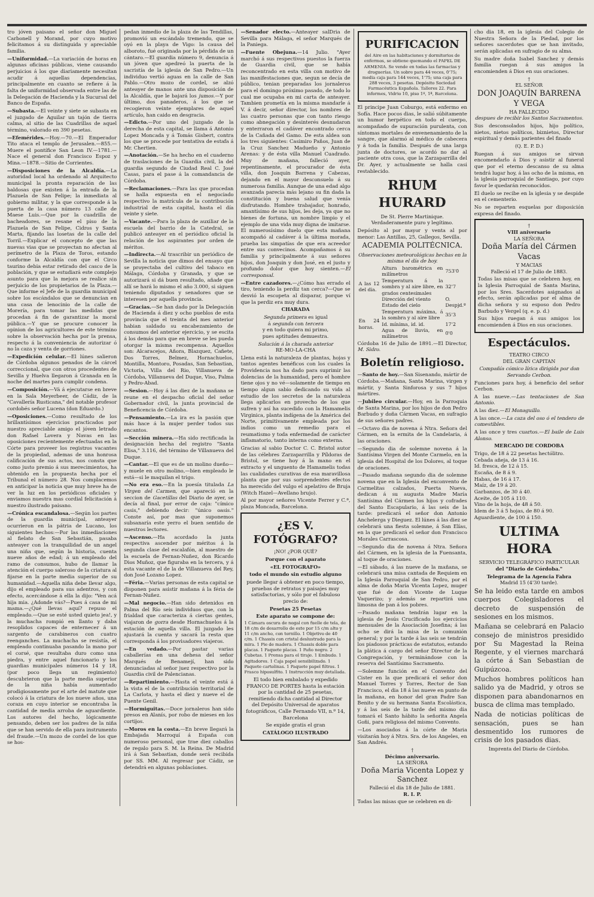tro jóven paisano el señor don Miguel Carbonell y Morand, por cuyo motivo felicitamos á su distinguida y apreciable familia.
—Uniformidad.—La variación de horas en algunas oficinas públicas, viene causando perjuicios á los que diariamente necesitan acudir á aquellas dependencias, principalmente en cuanto se refiere á la falta de uniformidad observada entre las de la Delegación de Hacienda y la Sucursal del Banco de España.
—Subasta.—El veinte y siete se subasta en el juzgado de Aguilar un tajón de tierra calma, al sitio de las Cuadrillas de aquel término, valorado en 390 pesetas.
—Efemérides.—Hoy.—70.—El Emperador Tito ataca el templo de Jerusalen.—855.—Muere el pontífice San Leon IV.—1781.—Nace el general don Francisco Espoz y Mina.—1878.—Sitio de Corrientes.
—Disposiciones de la Alcaldía.—La autoridad local ha ordenado al Arquitecto municipal la pronta reparación de las baldosas que existen á la entrada de la Plazuela de San Felipe; la inmediata al gobierno militar, y la que corresponde á la puerta de la casa número 13 calle de Maese Luis.—Que por la cuadrilla de bacheadores, se resane el piso de la Plazuela de San Felipe, Cidros y Santa Marta, fijando las losetas de la calle del Torril.—Explicar el concepto de que las nuevas vias que se proyectan no afectan al perímetro de la Plaza de Toros, estando conforme la Alcaldía con que el Circo taurino debia estar retirado del casco de la población, y que se estudiará este complejo asunto para que la mejora se realice sin perjuicio de los propietarios de la Plaza.—Que informe el Jefe de la guardia municipal sobre los escándalos que se denuncian en una casa de lenocinio de la calle de Morería, para tomar las medidas que procedan á fin de garantizar la moral pública.—Y que se procure conocer la opinion de los agricultores de este término sobre la observación hecha por la prensa, respecto á la conveniencia de autorizar ó no la caza y venta de gorriones.
—Expedición celular.—El lúnes salieron de Córdoba algunos penados de la cárcel correccional, que con otros procedentes de Sevilla y Huelva llegaron á Granada en la noche del martes para cumplir condena.
—Composición.—Vá á ejecutarse en breve en la Sala Meyerbeer, de Cádiz, de la "Cavallería Rusticana," del notable profesor cordobés señor Lucena (don Eduardo.)
—Oposiciones.—Como resultado de los brillantísimos ejercicios practicados por nuestro apreciable amigo el jóven letrado don Rafael Lovera y Navas en las oposiciones recientemente efectuadas en la Córte para proveer los registros vacantes de la propiedad, ademas de una honrosa calificación de sus actos, nos consta que como justo premio á sus merecimientos, ha obtenido en la propuesta hecha por el Tribunal el número 28. Nos complacemos en anticipar la noticia que muy breve ha de ver la luz en los periódicos oficiales y enviamos nuestra mas cordial felicitación á nuestro ilustrado paisano.
—Crónica escandalosa.—Según los partes de la guardia municipal, anteayer ocurrieron en la pátria de Lucano, los siguientes hechos:—Por las inmediaciones al fielato de San Sebastián, pasaba anteayer con la tranquilidad de un angel una niña que, según la historia, cuenta nueve años de edad; á un empleado del ramo de consumos, hubo de llamar la atención el cuerpo saleroso de la criatura al fijarse en la parte media superior de su humanidad.—Aquella niña debe llevar algo, dijo el empleado para sus adentros, y con efecto, acercándose á ella la dijo: "Ven acá hija mia. ¿Adonde vás?—Pues á casa de mi mama.—¿Qué llevas aquí? repuso el empleado.—Que se esté usted quieto jea!, y la muchacha rompió en llanto y daba resoplidos capaces de enternecer á un sargento de carabineros con cuatro reenganches. La muchacha se resistía, el empleado continuaba pasando la mano por el corsé, que resultaba duro como una piedra, y entre aquel funcionario y los guardias municipales números 14 y 18, (por poco llega un regimiento) descubrieron que la parte media superior de la niña había aumentado prodigiosamente por el arte del matute que colocó á la criatura de los nueve años, una coraza en cuyo interior se encontraba la cantidad de media arroba de aguardiente. Los autores del hecho, lógicamente pensando, deben ser los padres de la niña que se han servido de ella para instrumento del fraude.—Un mozo de cordel de los que se hos-
pedan inmedio de la plaza de las Tendillas, promovió un escándalo tremendo, que se oyó en la playa de Vigo: la causa del alboroto, fué originada por la pérdida de un cántaro.—El guardia número 9, denuncia á un jóven que apedreó la puerta de la sacristía de la iglesia de San Pedro.—Un individuo vertió aguas en la calle de San Pablo.—Otro mozo de cordel, se alzó anteayer de manos ante una disposición de la Alcaldía, que le bajará los jumos.—Y por último, dos panaderos, á los que se recogieron veinte ejemplares de aquel artículo, han caido en desgracia.
—Edicto.—Por uno del juzgado de la derecha de esta capital, se llama á Antonio Lopez Moncada y á Tomás Gisbert, contra los que se procede por tentativa de estafa á Mr. Chertien.
—Anotación.—Se ha hecho en el cuaderno de traslaciones de la Guardia civil, la del guardia segundo de Ciudad Real C. José Casas, para el pase á la comandancia de Córdoba.
—Reclamaciones.—Para las que procedan se halla expuesta en el negociado respectivo la matrícula de la contribución industrial de esta capital, hasta el día veinte y siete.
—Vacante.—Para la plaza de auxiliar de la escuela del barrio de la Catedral, se publicó anteayer en el periódico oficial la relación de los aspirantes por orden de méritos.
—Indirecta.—Al trascribir un periódico de Sevilla la noticia que dimos del ensayo que se proyectaba del cultivo del tabaco en Málaga, Córdoba y Granada, y que se autorizará si dá buen resultado, añade que allí se hará lo mismo el año 3.000, si siguen teniendo diputados y senadores que se interesen por aquella provincia.
—Gracias.—Se han dado por la Delegación de Hacienda á diez y ocho pueblos de esta provincia que el treinta del mes anterior habian saldado su encabezamiento de consumos del anterior ejercicio, y se escita á los demás para que en breve se les pueda otorgar la misma recompensa. Aquellos son: Alcaracejos, Añora, Blazquez, Cañete, Dos Torres, Belmez, Hornachuelos, Montilla, Montoro, Posadas, San Sebastian, Victoria, Villa del Rio, Villanueva de Córdoba, Villanueva del Duque, Viso, Palma y Pedro-Abad.
—Sesion.—Hoy á las diez de la mañana se reune en el despacho oficial del señor Gobernador civil, la junta provincial de Beneficencia de Córdoba.
—Pensamiento.—La ira es la pasión que más hace á la mujer perder todos sus encantos.
—Sección minera.—Ha sido rectificada la designación hecha del registro "Santa Elisa," 3.116, del término de Villanueva del Duque.
—Cantar.—El que es de un molino dueño—y muele en otro molino,—bien empleado le está—si le maquilan el trigo.
—No era eso.—En la poesía titulada La Virgen del Carmen, que apareció en la seccion de Gacetillas del Diario de ayer, se decía al final, por error de caja: "címico casis," debiendo decir: "único oasis." Conste así, por mas que suponemos subsanaría este yerro el buen sentido de nuestros lectores.
—Ascenso.—Ha acordado la junta respectiva ascender por méritos á la segunda clase del escalafón, al maestro de la escuela de Fernan-Nuñez, don Ricardo Dios Muñoz, que figuraba en la tercera, y á esta vacante el de la de Villanueva del Rey, don José Lozano Lopez.
—Féria.—Varias personas de esta capital se disponen para asistir mañana á la féria de Fernan-Nuñez.
—Mal negocio.—Han sido detenidos en Palma del Río seis individuos que, con la frialdad que caracteriza á ciertas gentes, viajaron de gorra desde Hornachuelos á la estación de aquella villa. El juzgado les ajustará la cuenta y sacará la resta que corresponda á los provisadores viajeros.
—En vedado.—Por pastar varias caballerías en una dehesa del señor Marqués de Benamejí, han sido denunciadas al señor juez respectivo por la Guardia civil de Palencianas.
—Repartimiento.—Hasta el veinte está á la vista el de la contribución territorial de La Carlota, y hasta el diez y nueve el de Puente Genil.
—Hormiguitas.—Doce jornaleros han sido presos en Alanís, por robo de mieses en los cortijos.
—Moros en la costa.—En breve llegará la Embajada Marroquí á España con numeroso personal, que trae diez caballos de regalo para S. M. la Reina. De Madrid irá á San Sebastian, donde será recibida por SS. MM. Al regresar por Cádiz, se detendrá en algunas poblaciones.
—Senador electo.—Anteayer salDria de Sevilla para Málaga, el señor Marqués de la Paniega.
—Fuente Obejuna.—14 Julio. "Ayer marchó á sus respectivos puestos la fuerza de Guardia civil, que se había reconcentrado en esta villa con motivo de las manifestaciones que, segun se decía de público, tenian preparadas los jornaleros para el domingo próximo pasado, de todo lo cual me ocupaba en mi carta de anteayer. Tambien prometía en la misma mandarle á V. á decir, señor director, los nombres de las cuatro personas que con tanto riesgo como abnegación y desinterés desnudaron y enterraron el cadáver encontrado cerca de la Cañada del Gamo. De esta aldea son los tres siguientes: Casimiro Paños, Juan de la Cruz Sanchez Madueño y Antonio Arenas: y de ésta villa Manuel Cuadrado. Muy de mañana, falleció ayer, repentinamente, el procurador de ésta villa, don Joaquin Barrena y Cabezas, dejando en el mayor desconsuelo á su numerosa familia. Aunque de una edad algo avanzada parecia más lejano su fin dada la constitución y buena salud que venía disfrutando. Hombre trabajador, honrado, amantísimo de sus hijos, les deja, ya que no bienes de fortuna, un nombre limpio y el ejemplo de una vida muy digna de imitarse. El numerosísimo duelo que esta mañana acompañó al cadáver á la última morada, prueba las simpatías de que era acreedor entre sus convecinos. Acompañamos á su familia y principalmente á sus señores hijos, don Joaquin y don José, en el justo y profundo dolor que hoy sienten.—El corresponsal.
—Entre cazadores.—¿Cómo has errado el tiro, teniendo la perdiz tan cerca?—Que se desvió la escopeta al disparar, porque ví que la perdiz era muy dura.
CHARADA
Segunda primera es igual
á segunda con tercera
y en todo quiera mi primo,
pues aptitudes demuestra.
Solución á la charada anterior
RE-MO-LA-CHA
Llena está la naturaleza de plantas, hojas y tantos agentes benéficos con los cuales la Providencia nos ha dado para suprimir las dolencias de la humanidad, pero el hombre tiene ojos y no vé—solamente de tiempo en tiempo algun sabio dedicando su vida al estudio de los secretos de la naturaleza llega aplicarlos en provecho de los que sufren y así ha sucedido con la Hamamelis Virginica, planta indígena de la América del Norte, primitivamente empleada por los indios como un remedio para el reumatismo y toda enfermedad de carácter inflamatorio, tanto interna como externa.
Gracias al sabio Doctor C. C. Bristol autor de las célebres Zarzaparrilla y Píldoras de Bristol, se tiene hoy á la mano en el extracto y el unguento de Hamamelis todas las cualidades curativas de esa maravillosa planta que por sus sorprendentes efectos ha merecido del vulgo el apelativo de Bruja (Witch Hazel—Avellano brujo).
Al por mayor señores Vicente Ferrer y C.ª, plaza Moncada, Barcelona.
¿ES V. FOTÓGRAFO?
¡NO! ¿POR QUÉ?
Porque con el aparato
«EL FOTOGRAFO»
todo el mundo sin estudio alguno
puede llegar á obtener en poco tiempo, pruebas de retratos y paisajes muy satisfactorias, y sólo por el fabuloso precio de:
Pesetas 25 Pesetas
Este aparato se compone de:
1 Cámara oscura de nogal con fuelle de tela, de 18 c/m de desarrollo de este por 15 c/m alto y 11 c/m ancho, con tornillo. 1 Objetivo de 40 c/m. 1 Chassis con cristal deslustrado para la mira. 1 Pie de madera. 1 Chassis doble para placas. 1 Paquete placas. 1 Paño negro. 2 Cubetas. 1 Prensa para el tiraje. 1 Embudo. 1 Agitadores. 1 Caja papel sensibilizado. 1 Paquete cartolinas. 1 Paquete papel filtros. 1 Frasco hiposulfito. 1 Instrucción muy detallada.
El todo bien embalado y expedido FRANCO DE PORTES hasta la estación por la cantidad de 25 pesetas, remitiendo dicha cantidad al Director del Depósito Universal de aparatos fotográficos, Calle Fernando VII, n.º 14, Barcelona
Se expide gratis el gran
CATÁLOGO ILUSTRADO
PURIFICACION
del Aire en las habitaciones y dormitorios de enfermos, se obtiene quemando el PAPEL DE ARMENIA. Se vende en todas las farmacias y droguerías. Un sobre para 44 veces, 0'75; media caja para 144 veces, 1'75; una caja para 288 veces, 3 pesetas. Depósito Sociedad Farmacéutica Española. Talleres 22. Para informes, Vidrio 10, piso 1º, 1ª, Barcelona.
El principe Juan Coburgo, está enfermo en Sofía. Hace pocos dias, le salió súbitamente un humor herpético en todo el cuerpo, acompañado de supuración purulenta, con síntomas mortales de envenenamiento de la sangre, que alarmó al médico de cabecera y á toda la familia. Después de una larga junta de doctores, se acordó no dar al paciente otra cosa, que la Zarzaparrilla del Dr. Ayer, y actualmente se halla casi restablecido.
RHUM HURARD
De St. Pierre Martinique.
Verdaderamente puro y legítimo.
Depósito al por mayor y venta al por menor: Las Antillas, 25, Gallegos, Sevilla.
ACADEMIA POLITÉCNICA.
Observaciones meteorológicas hechas en la misma el día de hoy.
| A las 12 del dia. | Altura barométrica en milímetros | 753'0 |
| | Temperatura á la sombra y al aire libre, en grados centesimales | 32'7 |
| | Dirección del viento | O. |
| | Estado del cielo | Despjd.º |
| En 24 horas. | Temperatura máxima, á la sombra y al aire libre | 35'3 |
| | Id. mínima, id. id. | 17'2 |
| | Agua de lluvia, en milímetros | 0'0 |
Córdoba 16 de Julio de 1891.—El Director, M. Sidro.
Boletín religioso.
—Santo de hoy.—San Sisenando, mártir de Córdoba.—Mañana, Santa Marina, virgen y mártir, y Santa Sinforosa y sus 7 hijos mártires.
—Jubileo circular.—Hoy, en la Parroquia de Santa Marina, por los hijos de don Pedro Barbudo y doña Cármen Vacas, en sufragio de sus señores padres.
—Octavo dia de novena á Ntra. Señora del Cármen, en la ermita de la Candelaria, á las oraciones.
—Segundo dia de solemne novena á la Santísima Virgen del Monte Carmelo, en la iglesia del Hospital de los Dolores, al toque de oraciones.
—Pasado mañana segundo dia de solemne novena que en la Iglesia del exconvento de Carmelitas calzados, Puerta Nueva, dedican á su augusta Madre María Santísima del Cármen los hijos y cofrades del Santo Escapulario, á las seis de la tarde: predicará el señor don Antonio Anchelerga y Dieguez. El lúnes á las diez se celebrará una fiesta solemne, á San Elías, en la que predicará el señor don Francisco Morales Carrascosa.
—Segundo dia de novena á Ntra. Señora del Cármen, en la iglesia de la Fuensanta, al toque de oraciones.
—El sábado, á las nueve de la mañana, se celebrará una misa cantada de Requiem en la Iglesia Parroquial de San Pedro, por el alma de doña Maria Vicenta Lopez, muger que fué de don Vicente de Luque Vaquerizo; y además se repartirá una limosna de pan á los pobres.
—Pasado mañana tendrán lugar en la iglesia de Jesús Crucificado los ejercicios mensuales de la Asociación Josefina; á las ocho se dirá la misa de la comunión general; y por la tarde á las seis se tendrán los piadosos prácticas de estatutos, estando la plática á cargo del señor Director de la Congregación, y terminándose con la reserva del Santísimo Sacramento.
—Solemne función en el Convento del Cister en la que predicará el señor don Manuel Torres y Torres, Rector de San Francisco, el dia 18 á las nueve en punto de la mañana, en honor del gran Padre San Benito y de su hermana Santa Escolástica, y á las seis de la tarde del mismo dia tomará el Santo hábito la señorita Angela Goñi, para religiosa del mismo Convento.
—Los asociados á la córte de Maria visitarán hoy á Ntra. Sra. de los Angeles, en San Andrés.
†
Décimo aniversario.
LA SEÑORA
Doña Maria Vicenta Lopez y Sanchez
Falleció el dia 18 de Julio de 1881.
R. I. P.
Todas las misas que se celebren en di-
cho dia 18, en la iglesia del Colegio de Nuestra Señora de la Piedad, por los señores sacerdotes que se han invitado, serán aplicadas en sufragio de su alma.
Su madre doña Isabel Sanchez y demás familia ruegan á sus amigos la encomienden á Dios en sus oraciones.
†
EL SEÑOR
DON JOAQUÍN BARRENA Y VEGA
HA FALLECIDO
despues de recibir los Santos Sacramentos.
Sus desconsolados hijos, hijo político, nietos, nietos políticos, biznietos, Director espiritual y demás parientes del finado
(Q. E. P. D.)
Ruegan á sus amigos se sirvan encomendarlo á Dios y asistir al funeral que por el eterno descanso de su alma tendrá lugar hoy, á las ocho de la misma, en la iglesia parroquial de Santiago, por cuyo favor le quedarán reconocidos.
El duelo se recibe en la iglesia y se despide en el cementerio.
No se reparten esquelas por disposición expresa del finado.
†
VIII aniversario
LA SEÑORA
Doña María del Cármen Vacas
Y MACIAS
Falleció el 17 de Julio de 1883.
Todas las misas que se celebren hoy, en la Iglesia Parroquial de Santa Marina, por los Sres. Sacerdotes asignados al efecto, serán aplicadas por el alma de dicha señora y su esposo don Pedro Barbudo y Vergel (q. e. p. d.)
Sus hijos ruegan á sus amigos los encomienden á Dios en sus oraciones.
Espectáculos.
TEATRO CIRCO
DEL GRAN CAPITAN
Compañía cómico lírica dirigida por don Servando Cerbon.
Funciones para hoy, á beneficio del señor Cerbon.
A las nueve.—Las tentaciones de San Antonio.
A las diez.—El Monaguillo.
A las once.—La caza del oso ó el tendero de comestibles.
A las once y tres cuartos.—El baile de Luis Alonso.
MERCADO DE CORDOBA
Trigo, de 18 á 22 pesetas hectólitro.
Cebada añeja, de 13 á 16.
Id. fresca, de 12 á 15.
Escaña, de 8 á 9.
Habas, de 16 á 17.
Maíz, de 19 á 20.
Garbanzos, de 30 á 40.
Aceite, de 105 á 110.
Vino de la hoja, de 48 á 50.
Idem de 3 á 5 hojas, de 80 á 90.
Aguardiente, de 100 á 150.
ULTIMA HORA
SERVICIO TELEGRÁFICO PARTICULAR
del "Diario de Córdoba."
Telegrama de la Agencia Fabra
Madrid 15 (4'30 tarde).
Se ha leido esta tarde en ambos cuerpos Colegisladores el decreto de suspensión de sesiones en los mismos.
Mañana se celebrará en Palacio consejo de ministros presidido por Su Magestad la Reina Regente, y el viernes marchará la córte á San Sebastian de Guipúzcoa.
Muchos hombres políticos han salido ya de Madrid, y otros se disponen para abandonarnos en busca de clima mas templado.
Nada de noticias políticas de sensación, pues se han desmentido los rumores de crisis de los pasados dias.
Imprenta del Diario de Córdoba.